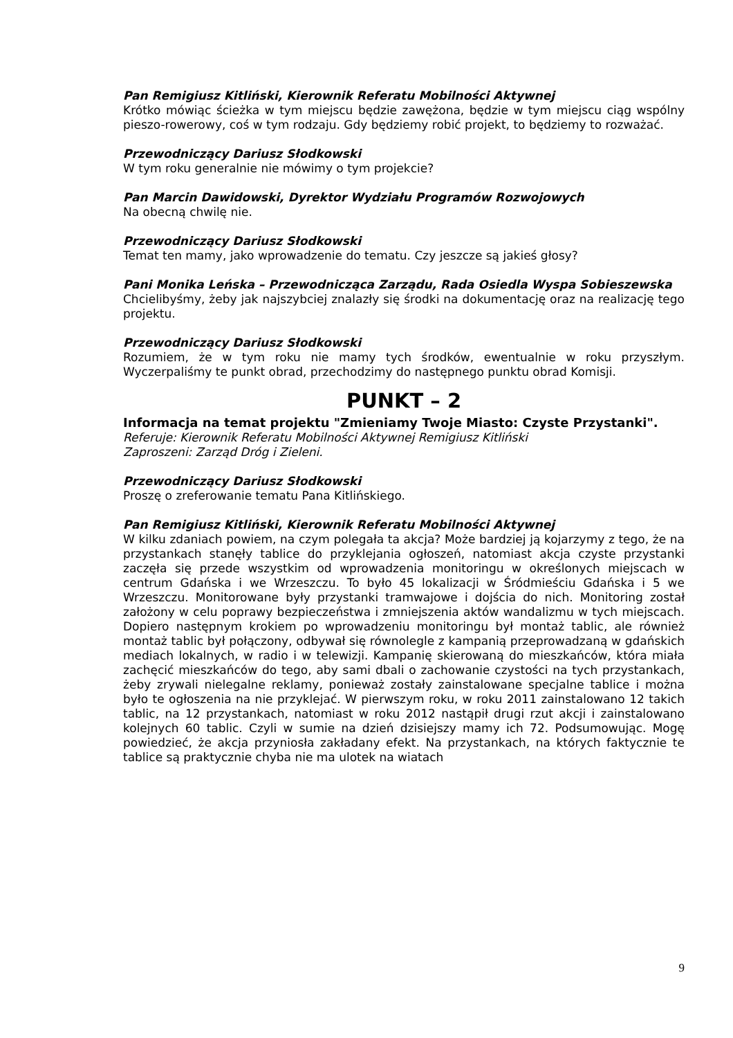Pan Remigiusz Kitliński, Kierownik Referatu Mobilności Aktywnej
Krótko mówiąc ścieżka w tym miejscu będzie zawężona, będzie w tym miejscu ciąg wspólny pieszo-rowerowy, coś w tym rodzaju. Gdy będziemy robić projekt, to będziemy to rozważać.
Przewodniczący Dariusz Słodkowski
W tym roku generalnie nie mówimy o tym projekcie?
Pan Marcin Dawidowski, Dyrektor Wydziału Programów Rozwojowych
Na obecną chwilę nie.
Przewodniczący Dariusz Słodkowski
Temat ten mamy, jako wprowadzenie do tematu. Czy jeszcze są jakieś głosy?
Pani Monika Leńska – Przewodnicząca Zarządu, Rada Osiedla Wyspa Sobieszewska
Chcielibyśmy, żeby jak najszybciej znalazły się środki na dokumentację oraz na realizację tego projektu.
Przewodniczący Dariusz Słodkowski
Rozumiem, że w tym roku nie mamy tych środków, ewentualnie w roku przyszłym. Wyczerpaliśmy te punkt obrad, przechodzimy do następnego punktu obrad Komisji.
PUNKT – 2
Informacja na temat projektu "Zmieniamy Twoje Miasto: Czyste Przystanki".
Referuje: Kierownik Referatu Mobilności Aktywnej Remigiusz Kitliński
Zaproszeni: Zarząd Dróg i Zieleni.
Przewodniczący Dariusz Słodkowski
Proszę o zreferowanie tematu Pana Kitlińskiego.
Pan Remigiusz Kitliński, Kierownik Referatu Mobilności Aktywnej
W kilku zdaniach powiem, na czym polegała ta akcja? Może bardziej ją kojarzymy z tego, że na przystankach stanęły tablice do przyklejania ogłoszeń, natomiast akcja czyste przystanki zaczęła się przede wszystkim od wprowadzenia monitoringu w określonych miejscach w centrum Gdańska i we Wrzeszczu. To było 45 lokalizacji w Śródmieściu Gdańska i 5 we Wrzeszczu. Monitorowane były przystanki tramwajowe i dojścia do nich. Monitoring został założony w celu poprawy bezpieczeństwa i zmniejszenia aktów wandalizmu w tych miejscach. Dopiero następnym krokiem po wprowadzeniu monitoringu był montaż tablic, ale również montaż tablic był połączony, odbywał się równolegle z kampanią przeprowadzaną w gdańskich mediach lokalnych, w radio i w telewizji. Kampanię skierowaną do mieszkańców, która miała zachęcić mieszkańców do tego, aby sami dbali o zachowanie czystości na tych przystankach, żeby zrywali nielegalne reklamy, ponieważ zostały zainstalowane specjalne tablice i można było te ogłoszenia na nie przyklejać. W pierwszym roku, w roku 2011 zainstalowano 12 takich tablic, na 12 przystankach, natomiast w roku 2012 nastąpił drugi rzut akcji i zainstalowano kolejnych 60 tablic. Czyli w sumie na dzień dzisiejszy mamy ich 72. Podsumowując. Mogę powiedzieć, że akcja przyniosła zakładany efekt. Na przystankach, na których faktycznie te tablice są praktycznie chyba nie ma ulotek na wiatach
9